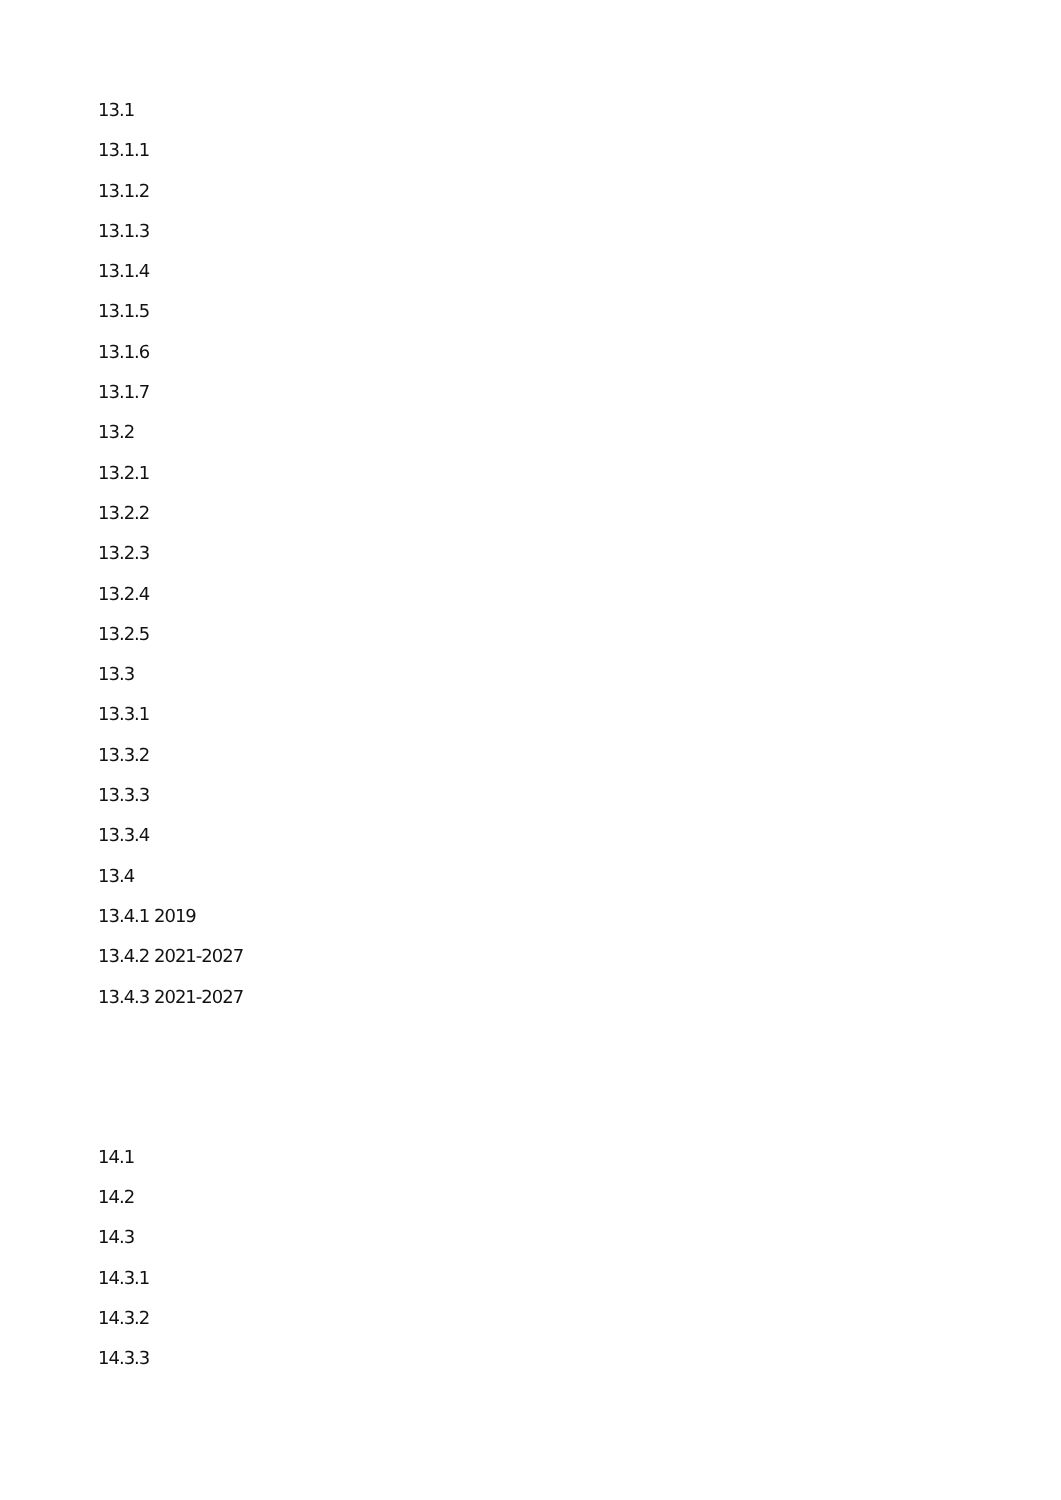13.1
13.1.1
13.1.2
13.1.3
13.1.4
13.1.5
13.1.6
13.1.7
13.2
13.2.1
13.2.2
13.2.3
13.2.4
13.2.5
13.3
13.3.1
13.3.2
13.3.3
13.3.4
13.4
13.4.1 2019
13.4.2 2021-2027
13.4.3 2021-2027
14.1
14.2
14.3
14.3.1
14.3.2
14.3.3